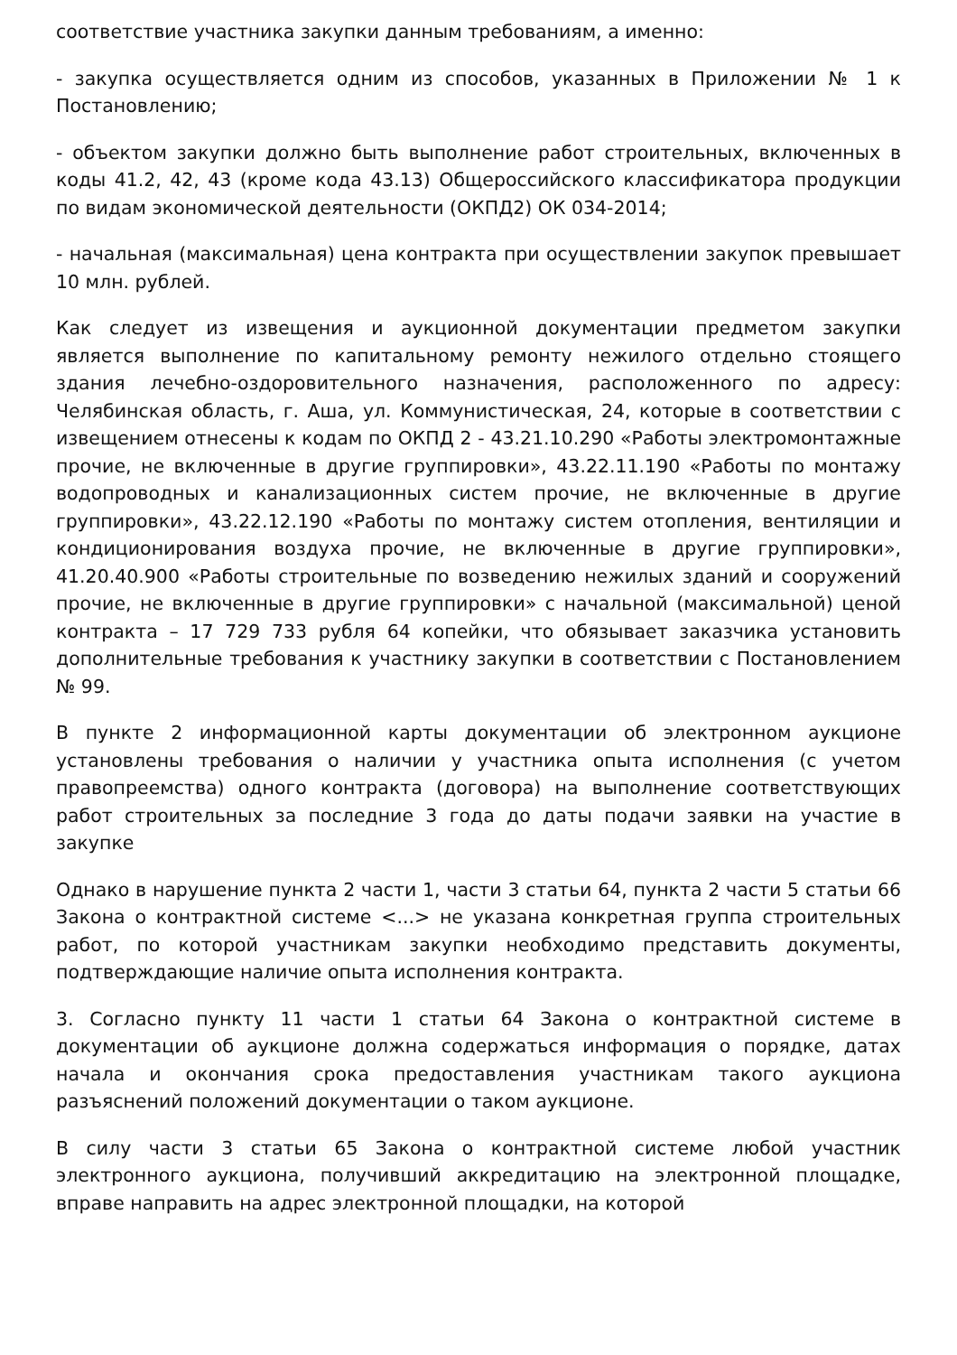соответствие участника закупки данным требованиям, а именно:
- закупка осуществляется одним из способов, указанных в Приложении № 1 к Постановлению;
- объектом закупки должно быть выполнение работ строительных, включенных в коды 41.2, 42, 43 (кроме кода 43.13) Общероссийского классификатора продукции по видам экономической деятельности (ОКПД2) ОК 034-2014;
- начальная (максимальная) цена контракта при осуществлении закупок превышает 10 млн. рублей.
Как следует из извещения и аукционной документации предметом закупки является выполнение по капитальному ремонту нежилого отдельно стоящего здания лечебно-оздоровительного назначения, расположенного по адресу: Челябинская область, г. Аша, ул. Коммунистическая, 24, которые в соответствии с извещением отнесены к кодам по ОКПД 2 - 43.21.10.290 «Работы электромонтажные прочие, не включенные в другие группировки», 43.22.11.190 «Работы по монтажу водопроводных и канализационных систем прочие, не включенные в другие группировки», 43.22.12.190 «Работы по монтажу систем отопления, вентиляции и кондиционирования воздуха прочие, не включенные в другие группировки», 41.20.40.900 «Работы строительные по возведению нежилых зданий и сооружений прочие, не включенные в другие группировки» с начальной (максимальной) ценой контракта – 17 729 733 рубля 64 копейки, что обязывает заказчика установить дополнительные требования к участнику закупки в соответствии с Постановлением № 99.
В пункте 2 информационной карты документации об электронном аукционе установлены требования о наличии у участника опыта исполнения (с учетом правопреемства) одного контракта (договора) на выполнение соответствующих работ строительных за последние 3 года до даты подачи заявки на участие в закупке
Однако в нарушение пункта 2 части 1, части 3 статьи 64, пункта 2 части 5 статьи 66 Закона о контрактной системе <...> не указана конкретная группа строительных работ, по которой участникам закупки необходимо представить документы, подтверждающие наличие опыта исполнения контракта.
3. Согласно пункту 11 части 1 статьи 64 Закона о контрактной системе в документации об аукционе должна содержаться информация о порядке, датах начала и окончания срока предоставления участникам такого аукциона разъяснений положений документации о таком аукционе.
В силу части 3 статьи 65 Закона о контрактной системе любой участник электронного аукциона, получивший аккредитацию на электронной площадке, вправе направить на адрес электронной площадки, на которой